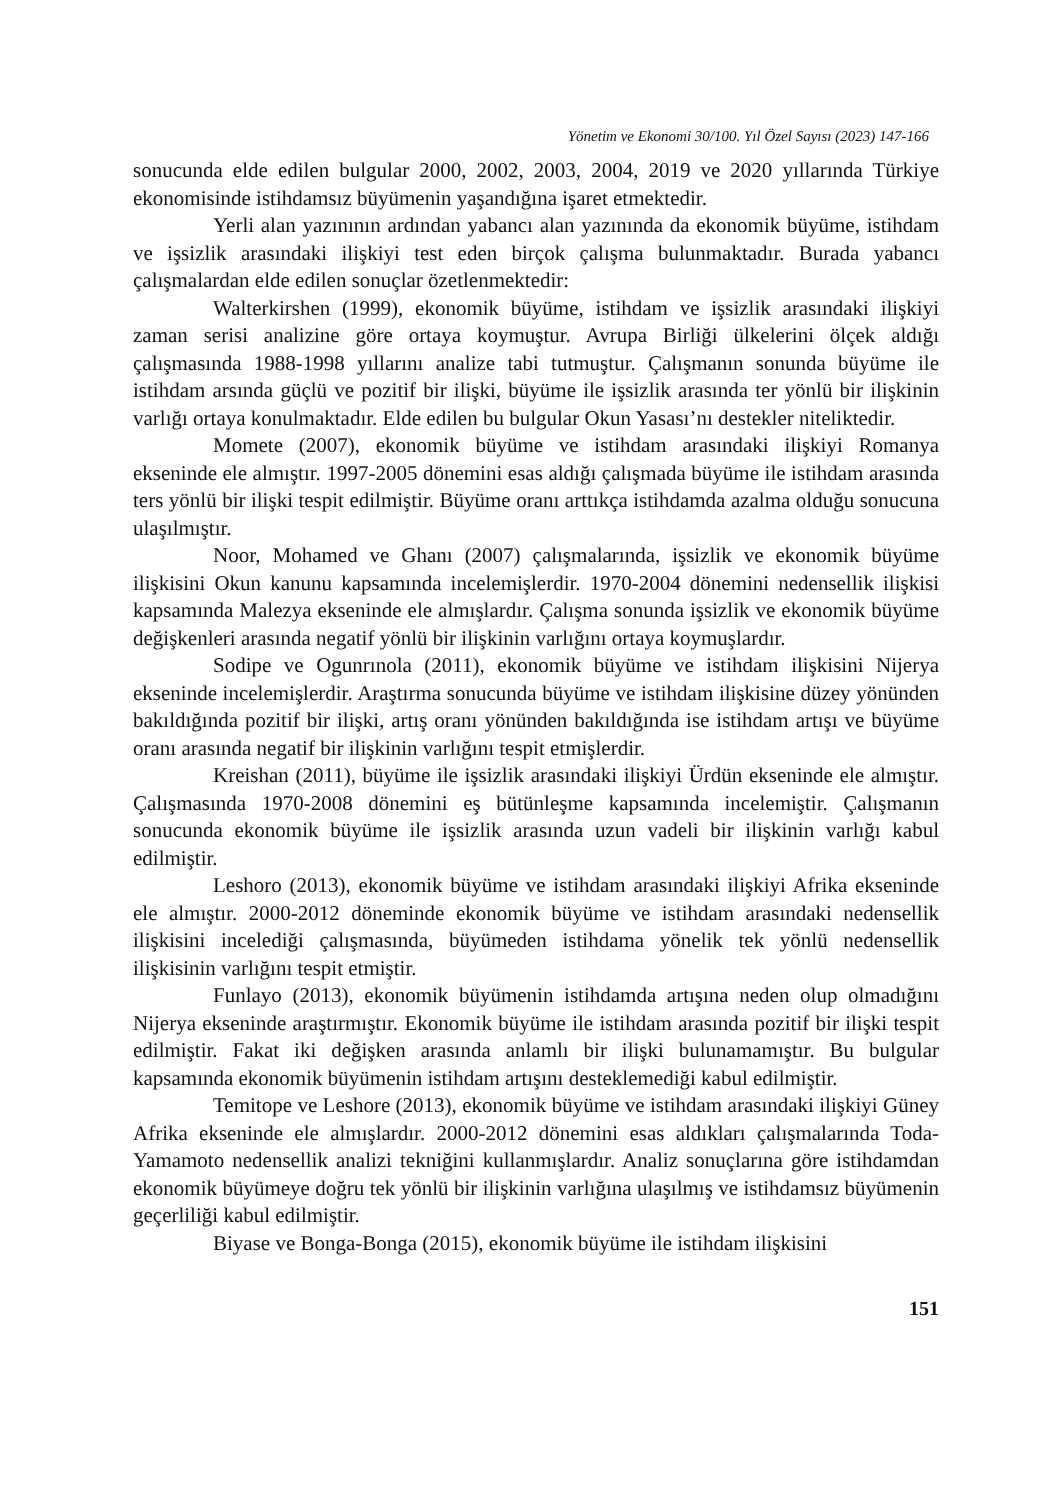Yönetim ve Ekonomi 30/100. Yıl Özel Sayısı (2023) 147-166
sonucunda elde edilen bulgular 2000, 2002, 2003, 2004, 2019 ve 2020 yıllarında Türkiye ekonomisinde istihdamsız büyümenin yaşandığına işaret etmektedir.
Yerli alan yazınının ardından yabancı alan yazınında da ekonomik büyüme, istihdam ve işsizlik arasındaki ilişkiyi test eden birçok çalışma bulunmaktadır. Burada yabancı çalışmalardan elde edilen sonuçlar özetlenmektedir:
Walterkirshen (1999), ekonomik büyüme, istihdam ve işsizlik arasındaki ilişkiyi zaman serisi analizine göre ortaya koymuştur. Avrupa Birliği ülkelerini ölçek aldığı çalışmasında 1988-1998 yıllarını analize tabi tutmuştur. Çalışmanın sonunda büyüme ile istihdam arsında güçlü ve pozitif bir ilişki, büyüme ile işsizlik arasında ter yönlü bir ilişkinin varlığı ortaya konulmaktadır. Elde edilen bu bulgular Okun Yasası’nı destekler niteliktedir.
Momete (2007), ekonomik büyüme ve istihdam arasındaki ilişkiyi Romanya ekseninde ele almıştır. 1997-2005 dönemini esas aldığı çalışmada büyüme ile istihdam arasında ters yönlü bir ilişki tespit edilmiştir. Büyüme oranı arttıkça istihdamda azalma olduğu sonucuna ulaşılmıştır.
Noor, Mohamed ve Ghanı (2007) çalışmalarında, işsizlik ve ekonomik büyüme ilişkisini Okun kanunu kapsamında incelemişlerdir. 1970-2004 dönemini nedensellik ilişkisi kapsamında Malezya ekseninde ele almışlardır. Çalışma sonunda işsizlik ve ekonomik büyüme değişkenleri arasında negatif yönlü bir ilişkinin varlığını ortaya koymuşlardır.
Sodipe ve Ogunrınola (2011), ekonomik büyüme ve istihdam ilişkisini Nijerya ekseninde incelemişlerdir. Araştırma sonucunda büyüme ve istihdam ilişkisine düzey yönünden bakıldığında pozitif bir ilişki, artış oranı yönünden bakıldığında ise istihdam artışı ve büyüme oranı arasında negatif bir ilişkinin varlığını tespit etmişlerdir.
Kreishan (2011), büyüme ile işsizlik arasındaki ilişkiyi Ürdün ekseninde ele almıştır. Çalışmasında 1970-2008 dönemini eş bütünleşme kapsamında incelemiştir. Çalışmanın sonucunda ekonomik büyüme ile işsizlik arasında uzun vadeli bir ilişkinin varlığı kabul edilmiştir.
Leshoro (2013), ekonomik büyüme ve istihdam arasındaki ilişkiyi Afrika ekseninde ele almıştır. 2000-2012 döneminde ekonomik büyüme ve istihdam arasındaki nedensellik ilişkisini incelediği çalışmasında, büyümeden istihdama yönelik tek yönlü nedensellik ilişkisinin varlığını tespit etmiştir.
Funlayo (2013), ekonomik büyümenin istihdamda artışına neden olup olmadığını Nijerya ekseninde araştırmıştır. Ekonomik büyüme ile istihdam arasında pozitif bir ilişki tespit edilmiştir. Fakat iki değişken arasında anlamlı bir ilişki bulunamamıştır. Bu bulgular kapsamında ekonomik büyümenin istihdam artışını desteklemediği kabul edilmiştir.
Temitope ve Leshore (2013), ekonomik büyüme ve istihdam arasındaki ilişkiyi Güney Afrika ekseninde ele almışlardır. 2000-2012 dönemini esas aldıkları çalışmalarında Toda- Yamamoto nedensellik analizi tekniğini kullanmışlardır. Analiz sonuçlarına göre istihdamdan ekonomik büyümeye doğru tek yönlü bir ilişkinin varlığına ulaşılmış ve istihdamsız büyümenin geçerliliği kabul edilmiştir.
Biyase ve Bonga-Bonga (2015), ekonomik büyüme ile istihdam ilişkisini
151